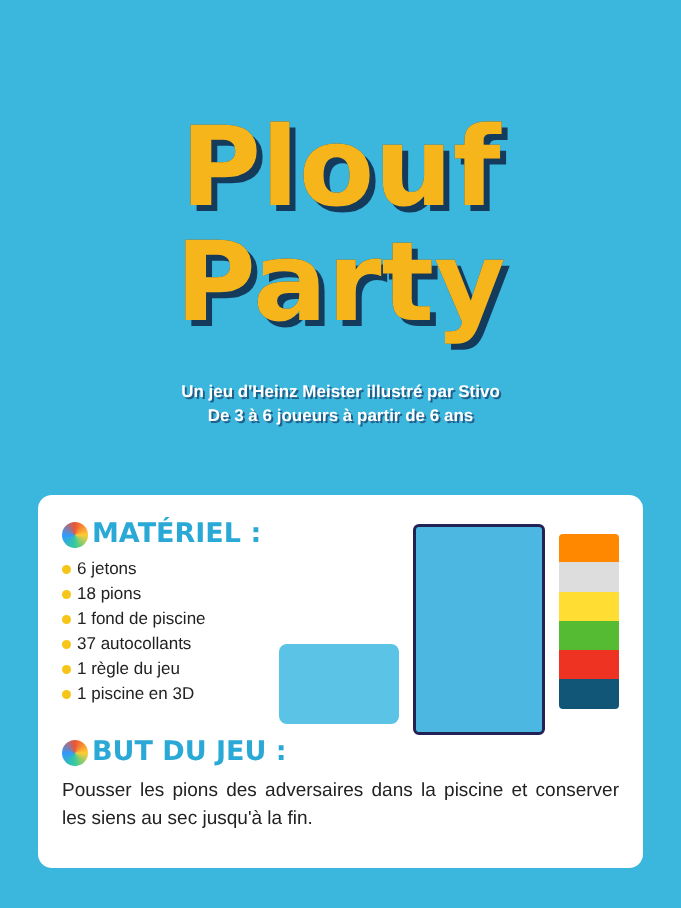Plouf
Party
Un jeu d'Heinz Meister illustré par Stivo
De 3 à 6 joueurs à partir de 6 ans
MATÉRIEL :
6 jetons
18 pions
1 fond de piscine
37 autocollants
1 règle du jeu
1 piscine en 3D
BUT DU JEU :
Pousser les pions des adversaires dans la piscine et conserver les siens au sec jusqu'à la fin.